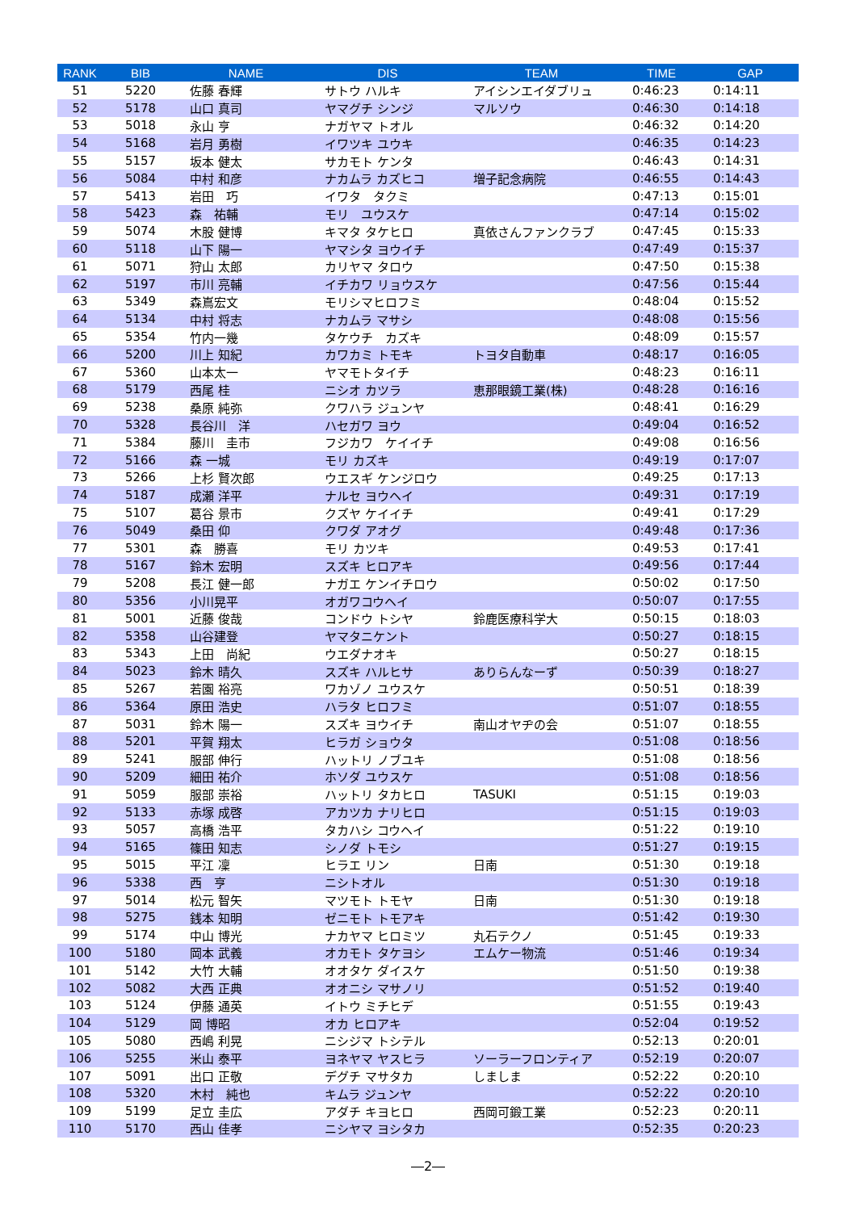| RANK | BIB | NAME | DIS | TEAM | TIME | GAP |
| --- | --- | --- | --- | --- | --- | --- |
| 51 | 5220 | 佐藤 春輝 | サトウ ハルキ | アイシンエイダブリュ | 0:46:23 | 0:14:11 |
| 52 | 5178 | 山口 真司 | ヤマグチ シンジ | マルソウ | 0:46:30 | 0:14:18 |
| 53 | 5018 | 永山 亨 | ナガヤマ トオル | | 0:46:32 | 0:14:20 |
| 54 | 5168 | 岩月 勇樹 | イワツキ ユウキ | | 0:46:35 | 0:14:23 |
| 55 | 5157 | 坂本 健太 | サカモト ケンタ | | 0:46:43 | 0:14:31 |
| 56 | 5084 | 中村 和彦 | ナカムラ カズヒコ | 増子記念病院 | 0:46:55 | 0:14:43 |
| 57 | 5413 | 岩田 巧 | イワタ タクミ | | 0:47:13 | 0:15:01 |
| 58 | 5423 | 森 祐輔 | モリ ユウスケ | | 0:47:14 | 0:15:02 |
| 59 | 5074 | 木股 健博 | キマタ タケヒロ | 真依さんファンクラブ | 0:47:45 | 0:15:33 |
| 60 | 5118 | 山下 陽一 | ヤマシタ ヨウイチ | | 0:47:49 | 0:15:37 |
| 61 | 5071 | 狩山 太郎 | カリヤマ タロウ | | 0:47:50 | 0:15:38 |
| 62 | 5197 | 市川 亮輔 | イチカワ リョウスケ | | 0:47:56 | 0:15:44 |
| 63 | 5349 | 森嶌宏文 | モリシマヒロフミ | | 0:48:04 | 0:15:52 |
| 64 | 5134 | 中村 将志 | ナカムラ マサシ | | 0:48:08 | 0:15:56 |
| 65 | 5354 | 竹内一幾 | タケウチ カズキ | | 0:48:09 | 0:15:57 |
| 66 | 5200 | 川上 知紀 | カワカミ トモキ | トヨタ自動車 | 0:48:17 | 0:16:05 |
| 67 | 5360 | 山本太一 | ヤマモトタイチ | | 0:48:23 | 0:16:11 |
| 68 | 5179 | 西尾 桂 | ニシオ カツラ | 恵那眼鏡工業(株) | 0:48:28 | 0:16:16 |
| 69 | 5238 | 桑原 純弥 | クワハラ ジュンヤ | | 0:48:41 | 0:16:29 |
| 70 | 5328 | 長谷川 洋 | ハセガワ ヨウ | | 0:49:04 | 0:16:52 |
| 71 | 5384 | 藤川 圭市 | フジカワ ケイイチ | | 0:49:08 | 0:16:56 |
| 72 | 5166 | 森 一城 | モリ カズキ | | 0:49:19 | 0:17:07 |
| 73 | 5266 | 上杉 賢次郎 | ウエスギ ケンジロウ | | 0:49:25 | 0:17:13 |
| 74 | 5187 | 成瀬 洋平 | ナルセ ヨウヘイ | | 0:49:31 | 0:17:19 |
| 75 | 5107 | 葛谷 景市 | クズヤ ケイイチ | | 0:49:41 | 0:17:29 |
| 76 | 5049 | 桑田 仰 | クワダ アオグ | | 0:49:48 | 0:17:36 |
| 77 | 5301 | 森 勝喜 | モリ カツキ | | 0:49:53 | 0:17:41 |
| 78 | 5167 | 鈴木 宏明 | スズキ ヒロアキ | | 0:49:56 | 0:17:44 |
| 79 | 5208 | 長江 健一郎 | ナガエ ケンイチロウ | | 0:50:02 | 0:17:50 |
| 80 | 5356 | 小川晃平 | オガワコウヘイ | | 0:50:07 | 0:17:55 |
| 81 | 5001 | 近藤 俊哉 | コンドウ トシヤ | 鈴鹿医療科学大 | 0:50:15 | 0:18:03 |
| 82 | 5358 | 山谷建登 | ヤマタニケント | | 0:50:27 | 0:18:15 |
| 83 | 5343 | 上田 尚紀 | ウエダナオキ | | 0:50:27 | 0:18:15 |
| 84 | 5023 | 鈴木 晴久 | スズキ ハルヒサ | ありらんなーず | 0:50:39 | 0:18:27 |
| 85 | 5267 | 若園 裕亮 | ワカゾノ ユウスケ | | 0:50:51 | 0:18:39 |
| 86 | 5364 | 原田 浩史 | ハラタ ヒロフミ | | 0:51:07 | 0:18:55 |
| 87 | 5031 | 鈴木 陽一 | スズキ ヨウイチ | 南山オヤヂの会 | 0:51:07 | 0:18:55 |
| 88 | 5201 | 平賀 翔太 | ヒラガ ショウタ | | 0:51:08 | 0:18:56 |
| 89 | 5241 | 服部 伸行 | ハットリ ノブユキ | | 0:51:08 | 0:18:56 |
| 90 | 5209 | 細田 祐介 | ホソダ ユウスケ | | 0:51:08 | 0:18:56 |
| 91 | 5059 | 服部 崇裕 | ハットリ タカヒロ | TASUKI | 0:51:15 | 0:19:03 |
| 92 | 5133 | 赤塚 成啓 | アカツカ ナリヒロ | | 0:51:15 | 0:19:03 |
| 93 | 5057 | 高橋 浩平 | タカハシ コウヘイ | | 0:51:22 | 0:19:10 |
| 94 | 5165 | 篠田 知志 | シノダ トモシ | | 0:51:27 | 0:19:15 |
| 95 | 5015 | 平江 凜 | ヒラエ リン | 日南 | 0:51:30 | 0:19:18 |
| 96 | 5338 | 西 亨 | ニシトオル | | 0:51:30 | 0:19:18 |
| 97 | 5014 | 松元 智矢 | マツモト トモヤ | 日南 | 0:51:30 | 0:19:18 |
| 98 | 5275 | 銭本 知明 | ゼニモト トモアキ | | 0:51:42 | 0:19:30 |
| 99 | 5174 | 中山 博光 | ナカヤマ ヒロミツ | 丸石テクノ | 0:51:45 | 0:19:33 |
| 100 | 5180 | 岡本 武義 | オカモト タケヨシ | エムケー物流 | 0:51:46 | 0:19:34 |
| 101 | 5142 | 大竹 大輔 | オオタケ ダイスケ | | 0:51:50 | 0:19:38 |
| 102 | 5082 | 大西 正典 | オオニシ マサノリ | | 0:51:52 | 0:19:40 |
| 103 | 5124 | 伊藤 通英 | イトウ ミチヒデ | | 0:51:55 | 0:19:43 |
| 104 | 5129 | 岡 博昭 | オカ ヒロアキ | | 0:52:04 | 0:19:52 |
| 105 | 5080 | 西嶋 利晃 | ニシジマ トシテル | | 0:52:13 | 0:20:01 |
| 106 | 5255 | 米山 泰平 | ヨネヤマ ヤスヒラ | ソーラーフロンティア | 0:52:19 | 0:20:07 |
| 107 | 5091 | 出口 正敬 | デグチ マサタカ | しましま | 0:52:22 | 0:20:10 |
| 108 | 5320 | 木村 純也 | キムラ ジュンヤ | | 0:52:22 | 0:20:10 |
| 109 | 5199 | 足立 圭広 | アダチ キヨヒロ | 西岡可鍛工業 | 0:52:23 | 0:20:11 |
| 110 | 5170 | 西山 佳孝 | ニシヤマ ヨシタカ | | 0:52:35 | 0:20:23 |
―2―